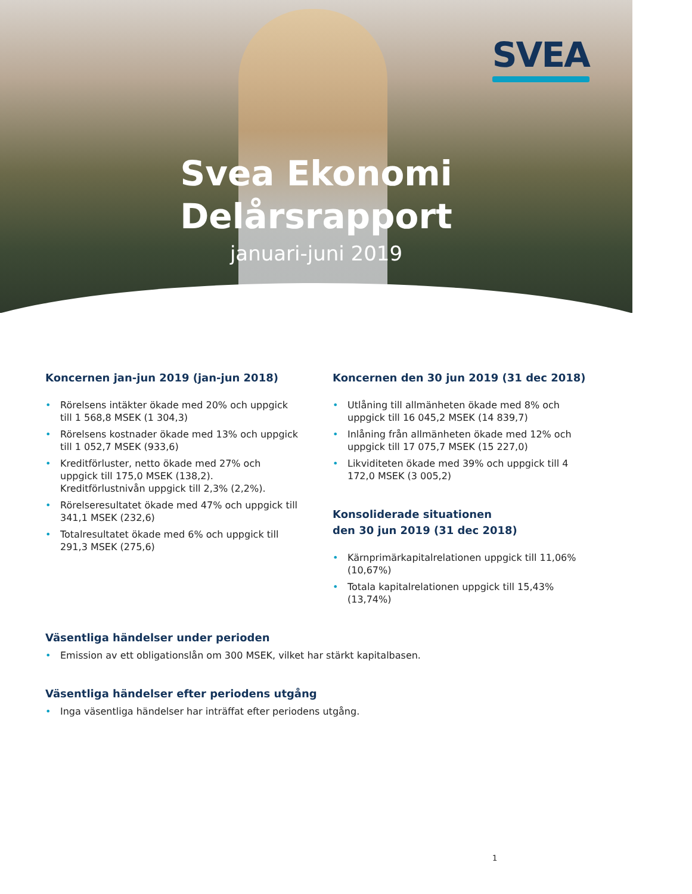SVEA
Svea Ekonomi
Delårsrapport
januari-juni 2019
Koncernen jan-jun 2019 (jan-jun 2018)
Rörelsens intäkter ökade med 20% och uppgick till 1 568,8 MSEK (1 304,3)
Rörelsens kostnader ökade med 13% och uppgick till 1 052,7 MSEK (933,6)
Kreditförluster, netto ökade med 27% och uppgick till 175,0 MSEK (138,2). Kreditförlustnivån uppgick till 2,3% (2,2%).
Rörelseresultatet ökade med 47% och uppgick till 341,1 MSEK (232,6)
Totalresultatet ökade med 6% och uppgick till 291,3 MSEK (275,6)
Koncernen den 30 jun 2019 (31 dec 2018)
Utlåning till allmänheten ökade med 8% och uppgick till 16 045,2 MSEK (14 839,7)
Inlåning från allmänheten ökade med 12% och uppgick till 17 075,7 MSEK (15 227,0)
Likviditeten ökade med 39% och uppgick till 4 172,0 MSEK (3 005,2)
Konsoliderade situationen
den 30 jun 2019 (31 dec 2018)
Kärnprimärkapitalrelationen uppgick till 11,06% (10,67%)
Totala kapitalrelationen uppgick till 15,43% (13,74%)
Väsentliga händelser under perioden
Emission av ett obligationslån om 300 MSEK, vilket har stärkt kapitalbasen.
Väsentliga händelser efter periodens utgång
Inga väsentliga händelser har inträffat efter periodens utgång.
1